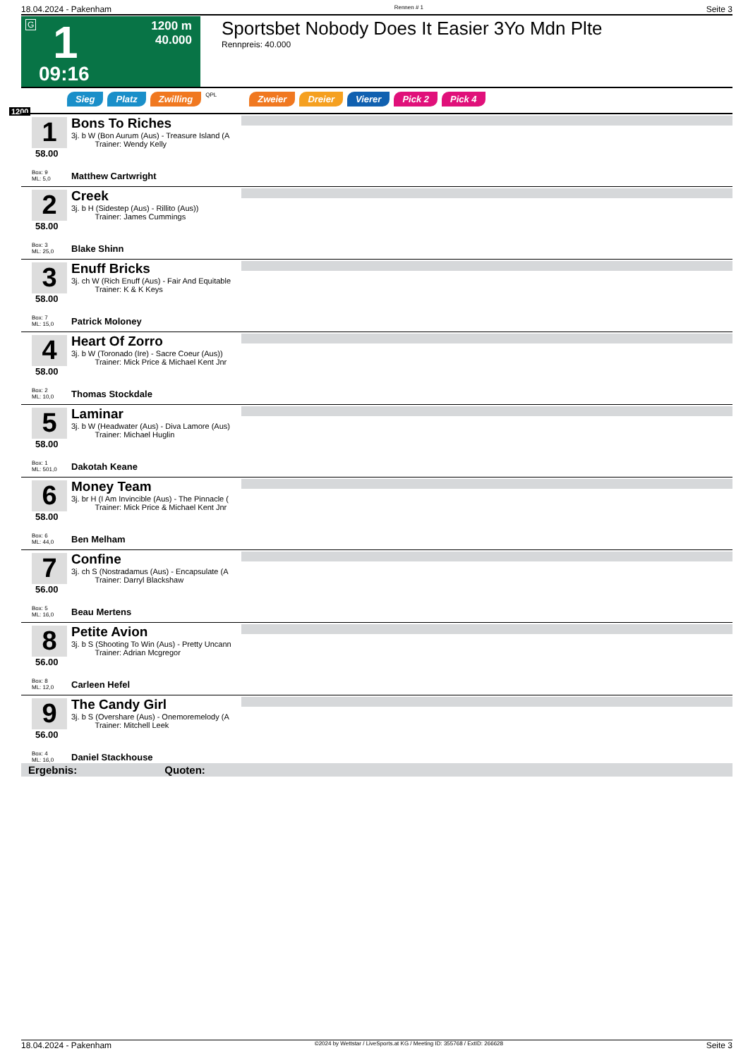18.04.2024 - Pakenham Rennen # 1 Seite 3
G 1
1200 m
40.000
09:16
Sportsbet Nobody Does It Easier 3Yo Mdn Plte
Rennpreis: 40.000
Sieg Platz Zwilling QPL Zweier Dreier Vierer Pick 2 Pick 4
1200
1
58.00
Box: 9
ML: 5,0
Bons To Riches
3j. b W (Bon Aurum (Aus) - Treasure Island (A
Trainer: Wendy Kelly
Matthew Cartwright
2
58.00
Box: 3
ML: 25,0
Creek
3j. b H (Sidestep (Aus) - Rillito (Aus))
Trainer: James Cummings
Blake Shinn
3
58.00
Box: 7
ML: 15,0
Enuff Bricks
3j. ch W (Rich Enuff (Aus) - Fair And Equitable
Trainer: K & K Keys
Patrick Moloney
4
58.00
Box: 2
ML: 10,0
Heart Of Zorro
3j. b W (Toronado (Ire) - Sacre Coeur (Aus))
Trainer: Mick Price & Michael Kent Jnr
Thomas Stockdale
5
58.00
Box: 1
ML: 501,0
Laminar
3j. b W (Headwater (Aus) - Diva Lamore (Aus)
Trainer: Michael Huglin
Dakotah Keane
6
58.00
Box: 6
ML: 44,0
Money Team
3j. br H (I Am Invincible (Aus) - The Pinnacle (
Trainer: Mick Price & Michael Kent Jnr
Ben Melham
7
56.00
Box: 5
ML: 16,0
Confine
3j. ch S (Nostradamus (Aus) - Encapsulate (A
Trainer: Darryl Blackshaw
Beau Mertens
8
56.00
Box: 8
ML: 12,0
Petite Avion
3j. b S (Shooting To Win (Aus) - Pretty Uncann
Trainer: Adrian Mcgregor
Carleen Hefel
9
56.00
Box: 4
ML: 16,0
The Candy Girl
3j. b S (Overshare (Aus) - Onemoremelody (A
Trainer: Mitchell Leek
Daniel Stackhouse
Ergebnis: Quoten:
18.04.2024 - Pakenham ©2024 by Wettstar / LiveSports.at KG / Meeting ID: 355768 / ExtID: 266628 Seite 3